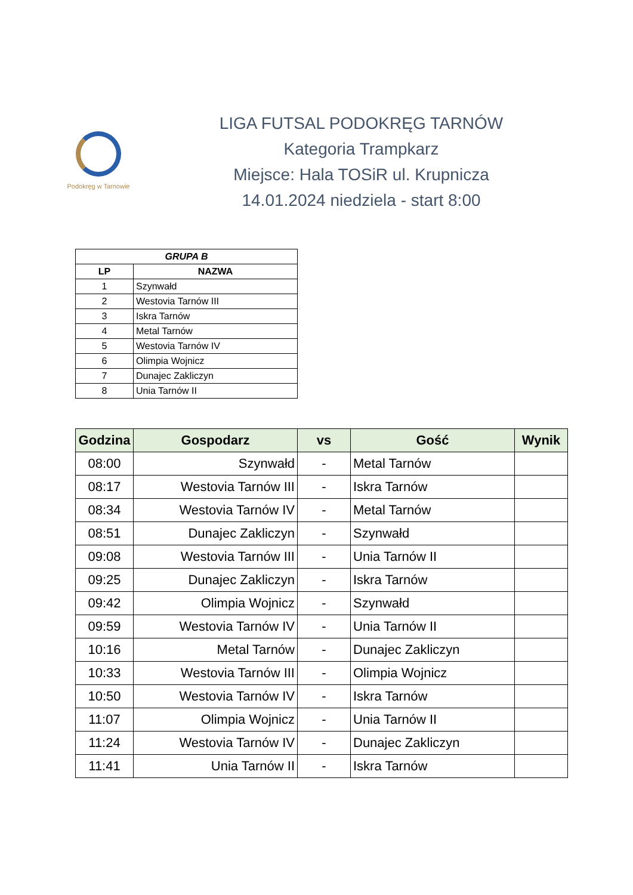Podokręg w Tarnowie
LIGA FUTSAL PODOKRĘG TARNÓW
Kategoria Trampkarz
Miejsce: Hala TOSiR ul. Krupnicza
14.01.2024 niedziela - start 8:00
| GRUPA B | |
| --- | --- |
| LP | NAZWA |
| 1 | Szynwałd |
| 2 | Westovia Tarnów III |
| 3 | Iskra Tarnów |
| 4 | Metal Tarnów |
| 5 | Westovia Tarnów IV |
| 6 | Olimpia Wojnicz |
| 7 | Dunajec Zakliczyn |
| 8 | Unia Tarnów II |
| Godzina | Gospodarz | vs | Gość | Wynik |
| --- | --- | --- | --- | --- |
| 08:00 | Szynwałd | - | Metal Tarnów | |
| 08:17 | Westovia Tarnów III | - | Iskra Tarnów | |
| 08:34 | Westovia Tarnów IV | - | Metal Tarnów | |
| 08:51 | Dunajec Zakliczyn | - | Szynwałd | |
| 09:08 | Westovia Tarnów III | - | Unia Tarnów II | |
| 09:25 | Dunajec Zakliczyn | - | Iskra Tarnów | |
| 09:42 | Olimpia Wojnicz | - | Szynwałd | |
| 09:59 | Westovia Tarnów IV | - | Unia Tarnów II | |
| 10:16 | Metal Tarnów | - | Dunajec Zakliczyn | |
| 10:33 | Westovia Tarnów III | - | Olimpia Wojnicz | |
| 10:50 | Westovia Tarnów IV | - | Iskra Tarnów | |
| 11:07 | Olimpia Wojnicz | - | Unia Tarnów II | |
| 11:24 | Westovia Tarnów IV | - | Dunajec Zakliczyn | |
| 11:41 | Unia Tarnów II | - | Iskra Tarnów | |